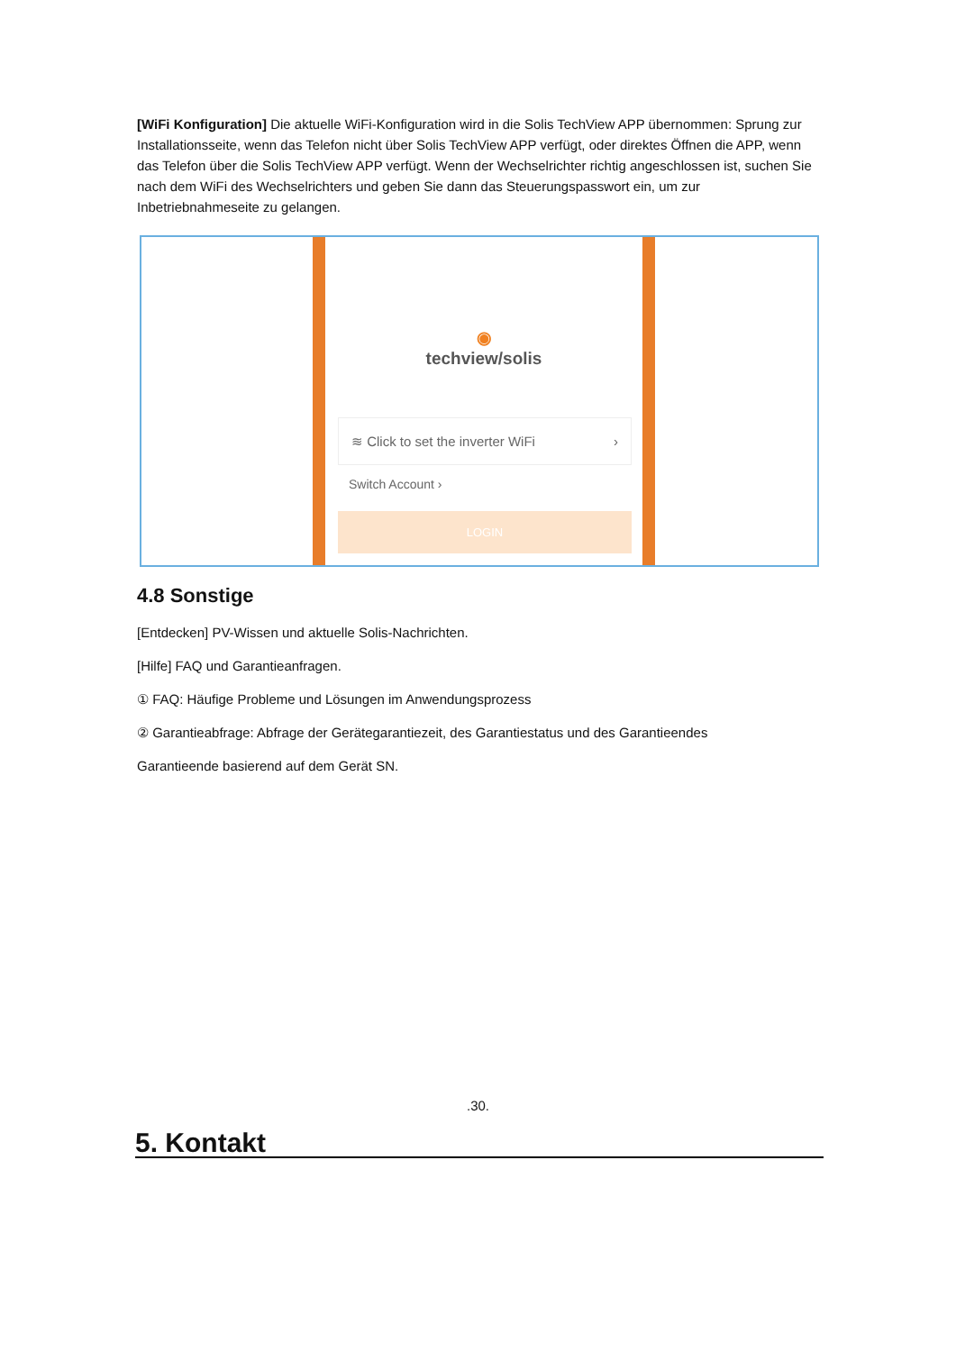[WiFi Konfiguration] Die aktuelle WiFi-Konfiguration wird in die Solis TechView APP übernommen: Sprung zur Installationsseite, wenn das Telefon nicht über Solis TechView APP verfügt, oder direktes Öffnen die APP, wenn das Telefon über die Solis TechView APP verfügt. Wenn der Wechselrichter richtig angeschlossen ist, suchen Sie nach dem WiFi des Wechselrichters und geben Sie dann das Steuerungspasswort ein, um zur Inbetriebnahmeseite zu gelangen.
◉
techview/solis
≋ Click to set the inverter WiFi ›
Switch Account ›
LOGIN
4.8 Sonstige
[Entdecken] PV-Wissen und aktuelle Solis-Nachrichten.
[Hilfe] FAQ und Garantieanfragen.
① FAQ: Häufige Probleme und Lösungen im Anwendungsprozess
② Garantieabfrage: Abfrage der Gerätegarantiezeit, des Garantiestatus und des Garantieendes
Garantieende basierend auf dem Gerät SN.
.30.
5. Kontakt